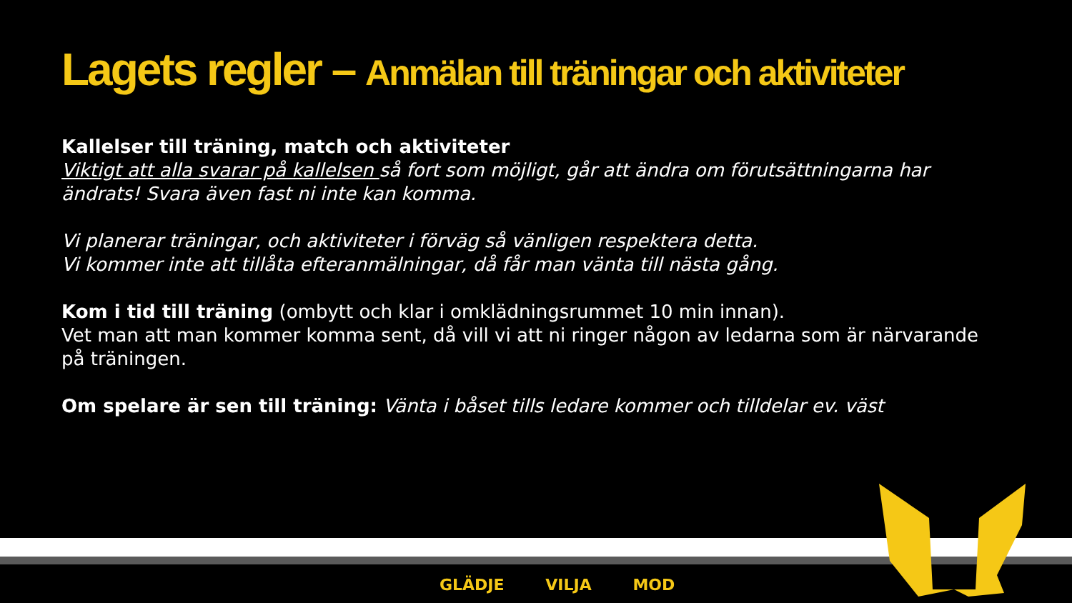Lagets regler – Anmälan till träningar och aktiviteter
Kallelser till träning, match och aktiviteter
Viktigt att alla svarar på kallelsen så fort som möjligt, går att ändra om förutsättningarna har ändrats! Svara även fast ni inte kan komma.
Vi planerar träningar, och aktiviteter i förväg så vänligen respektera detta.
Vi kommer inte att tillåta efteranmälningar, då får man vänta till nästa gång.
Kom i tid till träning (ombytt och klar i omklädningsrummet 10 min innan).
Vet man att man kommer komma sent, då vill vi att ni ringer någon av ledarna som är närvarande på träningen.
Om spelare är sen till träning: Vänta i båset tills ledare kommer och tilldelar ev. väst
GLÄDJE VILJA MOD